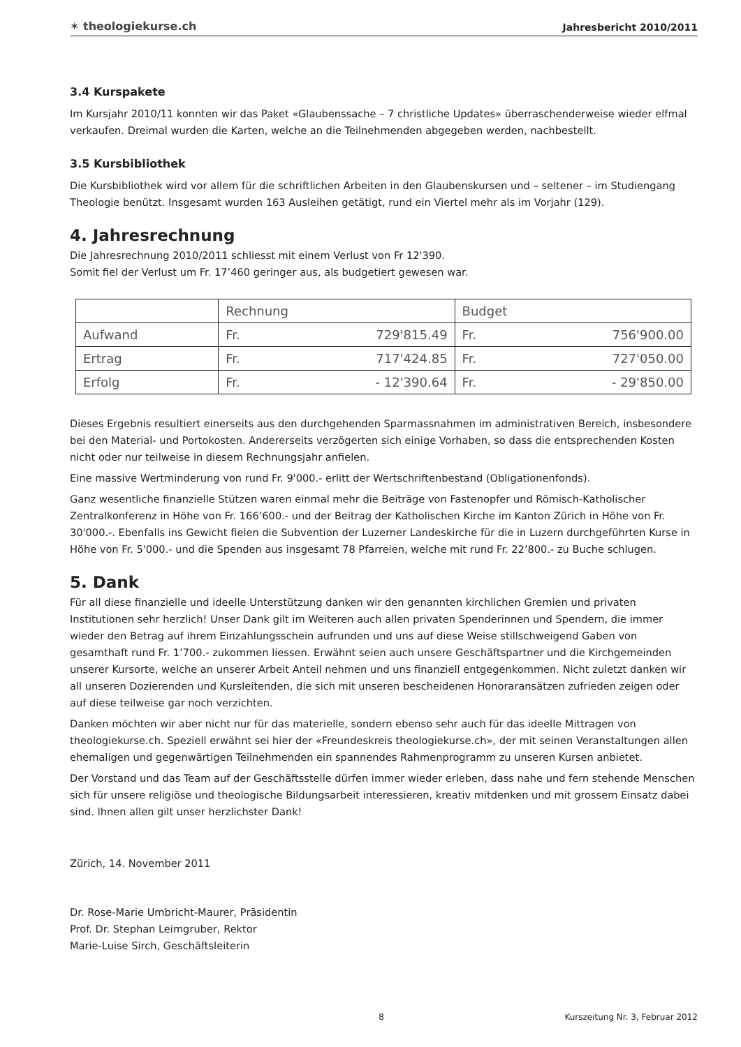✶ theologiekurse.ch Jahresbericht 2010/2011
3.4 Kurspakete
Im Kursjahr 2010/11 konnten wir das Paket «Glaubenssache – 7 christliche Updates» überraschenderweise wieder elfmal verkaufen. Dreimal wurden die Karten, welche an die Teilnehmenden abgegeben werden, nachbestellt.
3.5 Kursbibliothek
Die Kursbibliothek wird vor allem für die schriftlichen Arbeiten in den Glaubenskursen und – seltener – im Studiengang Theologie benützt. Insgesamt wurden 163 Ausleihen getätigt, rund ein Viertel mehr als im Vorjahr (129).
4. Jahresrechnung
Die Jahresrechnung 2010/2011 schliesst mit einem Verlust von Fr 12'390.
Somit fiel der Verlust um Fr. 17’460 geringer aus, als budgetiert gewesen war.
| | Rechnung | | Budget | |
| --- | --- | --- | --- | --- |
| Aufwand | Fr. | 729'815.49 | Fr. | 756'900.00 |
| Ertrag | Fr. | 717'424.85 | Fr. | 727'050.00 |
| Erfolg | Fr. | - 12'390.64 | Fr. | - 29'850.00 |
Dieses Ergebnis resultiert einerseits aus den durchgehenden Sparmassnahmen im administrativen Bereich, insbesondere bei den Material- und Portokosten. Andererseits verzögerten sich einige Vorhaben, so dass die entsprechenden Kosten nicht oder nur teilweise in diesem Rechnungsjahr anfielen.
Eine massive Wertminderung von rund Fr. 9'000.- erlitt der Wertschriftenbestand (Obligationenfonds).
Ganz wesentliche finanzielle Stützen waren einmal mehr die Beiträge von Fastenopfer und Römisch-Katholischer Zentralkonferenz in Höhe von Fr. 166’600.- und der Beitrag der Katholischen Kirche im Kanton Zürich in Höhe von Fr. 30'000.-. Ebenfalls ins Gewicht fielen die Subvention der Luzerner Landeskirche für die in Luzern durchgeführten Kurse in Höhe von Fr. 5'000.- und die Spenden aus insgesamt 78 Pfarreien, welche mit rund Fr. 22’800.- zu Buche schlugen.
5. Dank
Für all diese finanzielle und ideelle Unterstützung danken wir den genannten kirchlichen Gremien und privaten Institutionen sehr herzlich! Unser Dank gilt im Weiteren auch allen privaten Spenderinnen und Spendern, die immer wieder den Betrag auf ihrem Einzahlungsschein aufrunden und uns auf diese Weise stillschweigend Gaben von gesamthaft rund Fr. 1’700.- zukommen liessen. Erwähnt seien auch unsere Geschäftspartner und die Kirchgemeinden unserer Kursorte, welche an unserer Arbeit Anteil nehmen und uns finanziell entgegenkommen. Nicht zuletzt danken wir all unseren Dozierenden und Kursleitenden, die sich mit unseren bescheidenen Honoraransätzen zufrieden zeigen oder auf diese teilweise gar noch verzichten.
Danken möchten wir aber nicht nur für das materielle, sondern ebenso sehr auch für das ideelle Mittragen von theologiekurse.ch. Speziell erwähnt sei hier der «Freundeskreis theologiekurse.ch», der mit seinen Veranstaltungen allen ehemaligen und gegenwärtigen Teilnehmenden ein spannendes Rahmenprogramm zu unseren Kursen anbietet.
Der Vorstand und das Team auf der Geschäftsstelle dürfen immer wieder erleben, dass nahe und fern stehende Menschen sich für unsere religiöse und theologische Bildungsarbeit interessieren, kreativ mitdenken und mit grossem Einsatz dabei sind. Ihnen allen gilt unser herzlichster Dank!
Zürich, 14. November 2011
Dr. Rose-Marie Umbricht-Maurer, Präsidentin
Prof. Dr. Stephan Leimgruber, Rektor
Marie-Luise Sirch, Geschäftsleiterin
8 Kurszeitung Nr. 3, Februar 2012